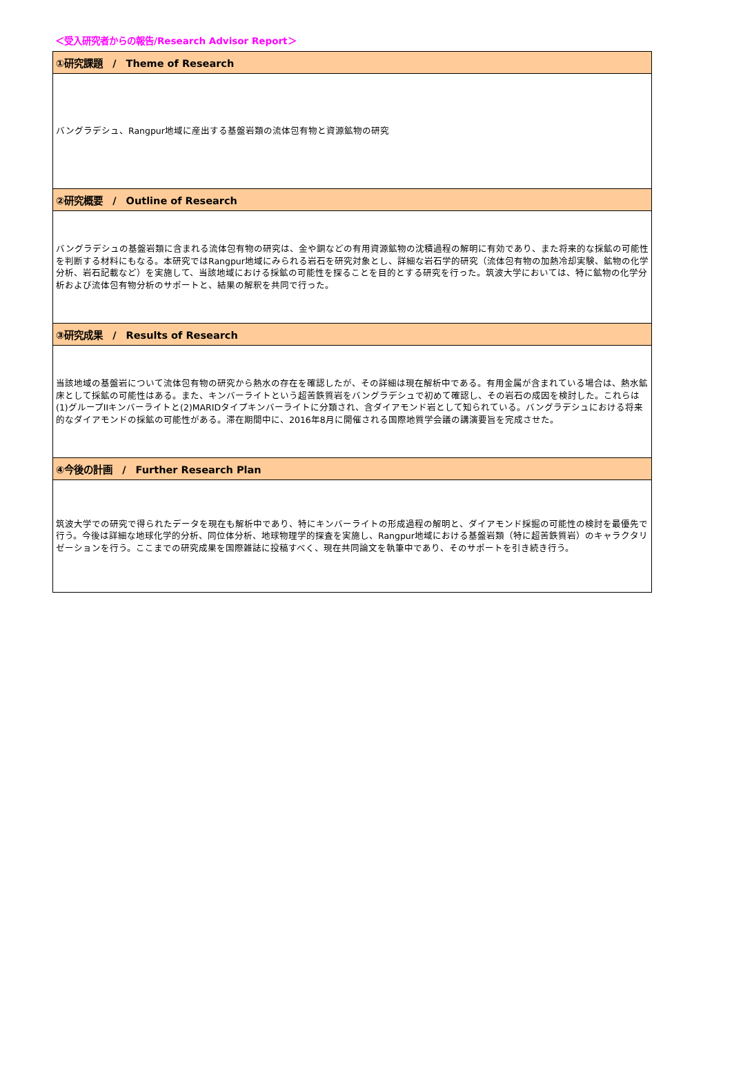＜受入研究者からの報告/Research Advisor Report＞
| ①研究課題 / Theme of Research |
| --- |
| バングラデシュ、Rangpur地域に産出する基盤岩類の流体包有物と資源鉱物の研究 |
| ②研究概要 / Outline of Research |
| バングラデシュの基盤岩類に含まれる流体包有物の研究は、金や銅などの有用資源鉱物の沈積過程の解明に有効であり、また将来的な採鉱の可能性を判断する材料にもなる。本研究ではRangpur地域にみられる岩石を研究対象とし、詳細な岩石学的研究（流体包有物の加熱冷却実験、鉱物の化学分析、岩石記載など）を実施して、当該地域における採鉱の可能性を探ることを目的とする研究を行った。筑波大学においては、特に鉱物の化学分析および流体包有物分析のサポートと、結果の解釈を共同で行った。 |
| ③研究成果 / Results of Research |
| 当該地域の基盤岩について流体包有物の研究から熱水の存在を確認したが、その詳細は現在解析中である。有用金属が含まれている場合は、熱水鉱床として採鉱の可能性はある。また、キンバーライトという超苦鉄質岩をバングラデシュで初めて確認し、その岩石の成因を検討した。これらは(1)グループIIキンバーライトと(2)MARIDタイプキンバーライトに分類され、含ダイアモンド岩として知られている。バングラデシュにおける将来的なダイアモンドの採鉱の可能性がある。滞在期間中に、2016年8月に開催される国際地質学会議の講演要旨を完成させた。 |
| ④今後の計画 / Further Research Plan |
| 筑波大学での研究で得られたデータを現在も解析中であり、特にキンバーライトの形成過程の解明と、ダイアモンド採掘の可能性の検討を最優先で行う。今後は詳細な地球化学的分析、同位体分析、地球物理学的探査を実施し、Rangpur地域における基盤岩類（特に超苦鉄質岩）のキャラクタリゼーションを行う。ここまでの研究成果を国際雑誌に投稿すべく、現在共同論文を執筆中であり、そのサポートを引き続き行う。 |